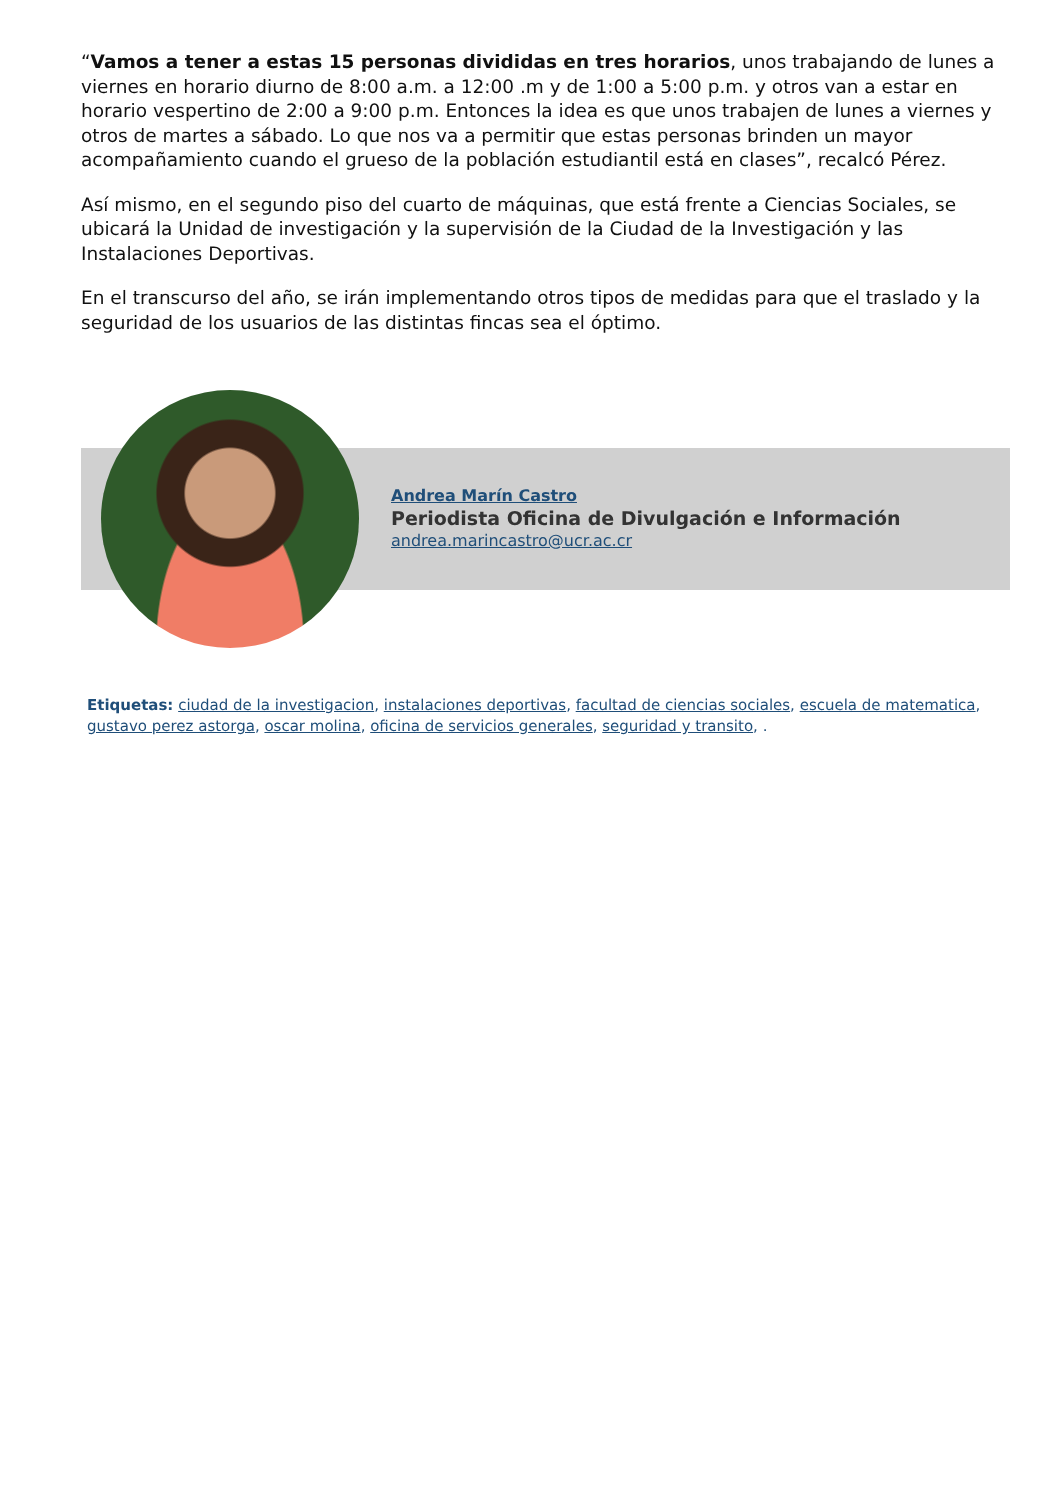“Vamos a tener a estas 15 personas divididas en tres horarios, unos trabajando de lunes a viernes en horario diurno de 8:00 a.m. a 12:00 .m y de 1:00 a 5:00 p.m. y otros van a estar en horario vespertino de 2:00 a 9:00 p.m. Entonces la idea es que unos trabajen de lunes a viernes y otros de martes a sábado. Lo que nos va a permitir que estas personas brinden un mayor acompañamiento cuando el grueso de la población estudiantil está en clases”, recalcó Pérez.
Así mismo, en el segundo piso del cuarto de máquinas, que está frente a Ciencias Sociales, se ubicará la Unidad de investigación y la supervisión de la Ciudad de la Investigación y las Instalaciones Deportivas.
En el transcurso del año, se irán implementando otros tipos de medidas para que el traslado y la seguridad de los usuarios de las distintas fincas sea el óptimo.
Andrea Marín Castro
Periodista Oficina de Divulgación e Información
andrea.marincastro@ucr.ac.cr
Etiquetas: ciudad de la investigacion, instalaciones deportivas, facultad de ciencias sociales, escuela de matematica, gustavo perez astorga, oscar molina, oficina de servicios generales, seguridad y transito, .